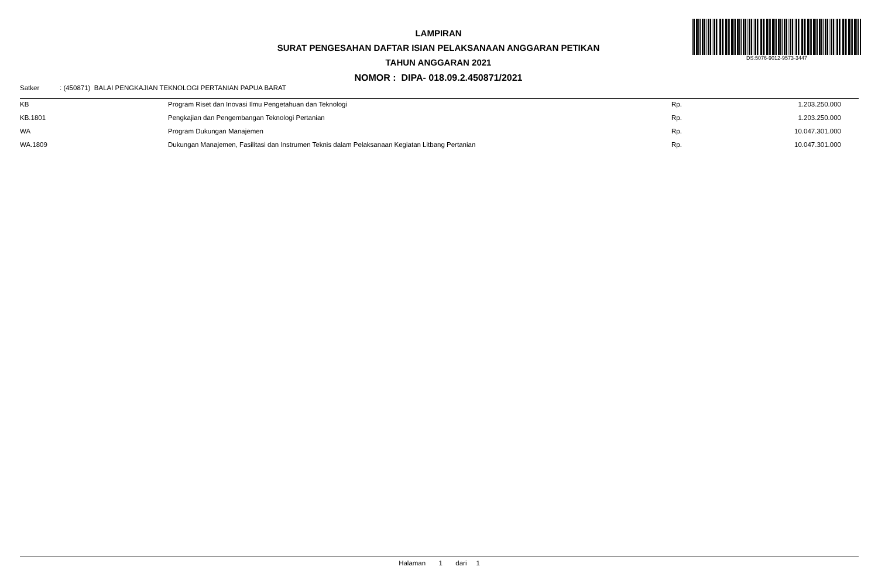LAMPIRAN
SURAT PENGESAHAN DAFTAR ISIAN PELAKSANAAN ANGGARAN PETIKAN
TAHUN ANGGARAN 2021
NOMOR : DIPA- 018.09.2.450871/2021
DS:5076-9012-9573-3447
Satker: (450871) BALAI PENGKAJIAN TEKNOLOGI PERTANIAN PAPUA BARAT
| KB | Program Riset dan Inovasi Ilmu Pengetahuan dan Teknologi | Rp. | 1.203.250.000 |
| KB.1801 | Pengkajian dan Pengembangan Teknologi Pertanian | Rp. | 1.203.250.000 |
| WA | Program Dukungan Manajemen | Rp. | 10.047.301.000 |
| WA.1809 | Dukungan Manajemen, Fasilitasi dan Instrumen Teknis dalam Pelaksanaan Kegiatan Litbang Pertanian | Rp. | 10.047.301.000 |
Halaman 1 dari 1